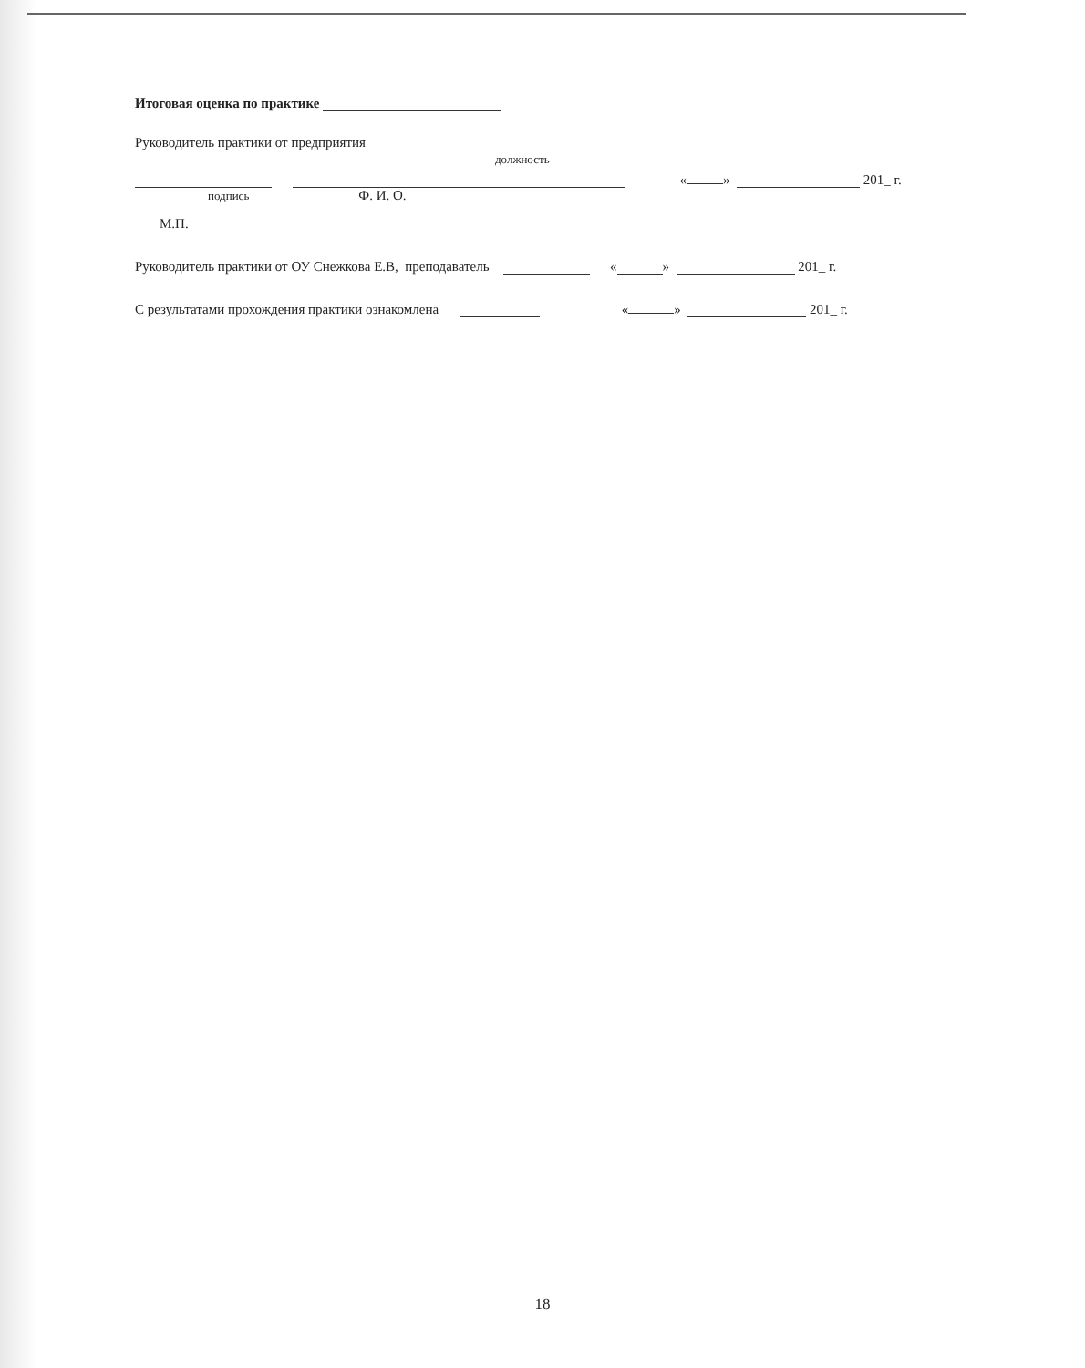Итоговая оценка по практике
Руководитель практики от предприятия
должность
« » 201_ г.
подпись Ф. И. О.
М.П.
Руководитель практики от ОУ Снежкова Е.В, преподаватель « » 201_ г.
С результатами прохождения практики ознакомлена « » 201_ г.
18